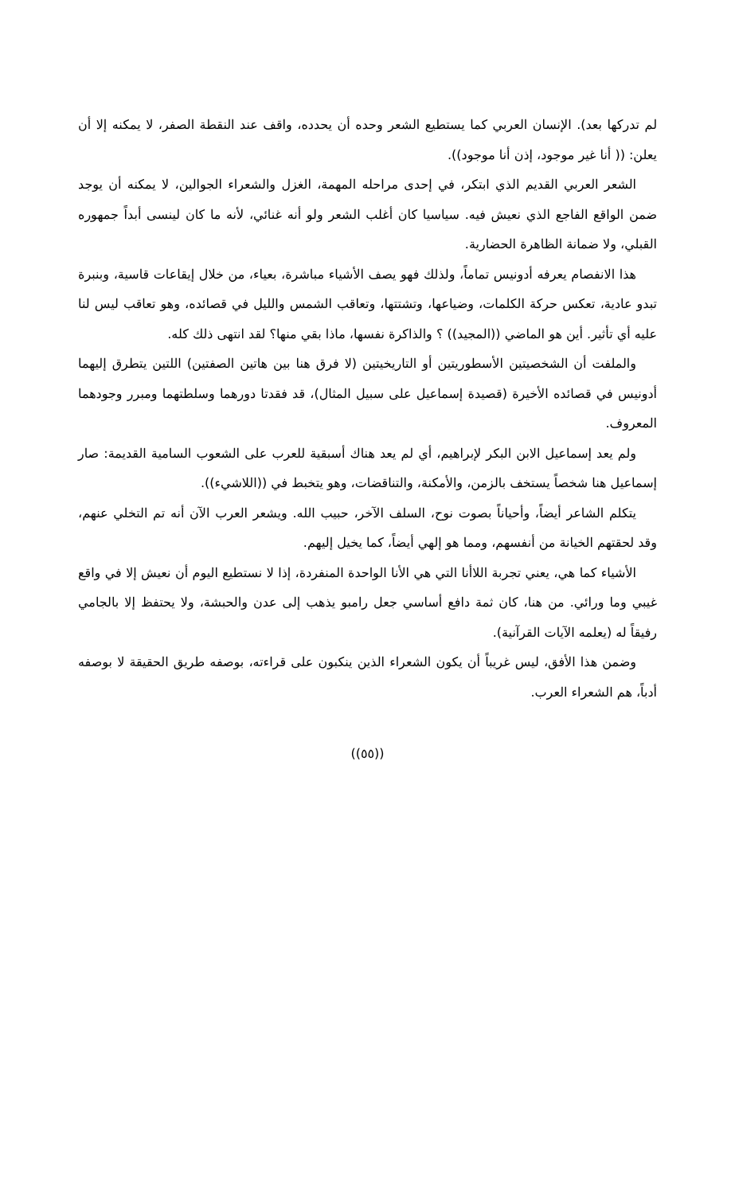لم تدركها بعد). الإنسان العربي كما يستطيع الشعر وحده أن يحدده، واقف عند النقطة الصفر، لا يمكنه إلا أن يعلن: (( أنا غير موجود، إذن أنا موجود)).
الشعر العربي القديم الذي ابتكر، في إحدى مراحله المهمة، الغزل والشعراء الجوالين، لا يمكنه أن يوجد ضمن الواقع الفاجع الذي نعيش فيه. سياسيا كان أغلب الشعر ولو أنه غنائي، لأنه ما كان لينسى أبداً جمهوره القبلي، ولا ضمانة الظاهرة الحضارية.
هذا الانفصام يعرفه أدونيس تماماً، ولذلك فهو يصف الأشياء مباشرة، بعياء، من خلال إيقاعات قاسية، وبنبرة تبدو عادية، تعكس حركة الكلمات، وضياعها، وتشتتها، وتعاقب الشمس والليل في قصائده، وهو تعاقب ليس لنا عليه أي تأثير. أين هو الماضي ((المجيد)) ؟ والذاكرة نفسها، ماذا بقي منها؟ لقد انتهى ذلك كله.
والملفت أن الشخصيتين الأسطوريتين أو التاريخيتين (لا فرق هنا بين هاتين الصفتين) اللتين يتطرق إليهما أدونيس في قصائده الأخيرة (قصيدة إسماعيل على سبيل المثال)، قد فقدتا دورهما وسلطتهما ومبرر وجودهما المعروف.
ولم يعد إسماعيل الابن البكر لإبراهيم، أي لم يعد هناك أسبقية للعرب على الشعوب السامية القديمة: صار إسماعيل هنا شخصاً يستخف بالزمن، والأمكنة، والتناقضات، وهو يتخبط في ((اللاشيء)).
يتكلم الشاعر أيضاً، وأحياناً بصوت نوح، السلف الآخر، حبيب الله. ويشعر العرب الآن أنه تم التخلي عنهم، وقد لحقتهم الخيانة من أنفسهم، ومما هو إلهي أيضاً، كما يخيل إليهم.
الأشياء كما هي، يعني تجربة اللاأنا التي هي الأنا الواحدة المنفردة، إذا لا نستطيع اليوم أن نعيش إلا في واقع غيبي وما ورائي. من هنا، كان ثمة دافع أساسي جعل رامبو يذهب إلى عدن والحبشة، ولا يحتفظ إلا بالجامي رفيقاً له (يعلمه الآيات القرآنية).
وضمن هذا الأفق، ليس غريباً أن يكون الشعراء الذين ينكبون على قراءته، بوصفه طريق الحقيقة لا بوصفه أدباً، هم الشعراء العرب.
((٥٥))